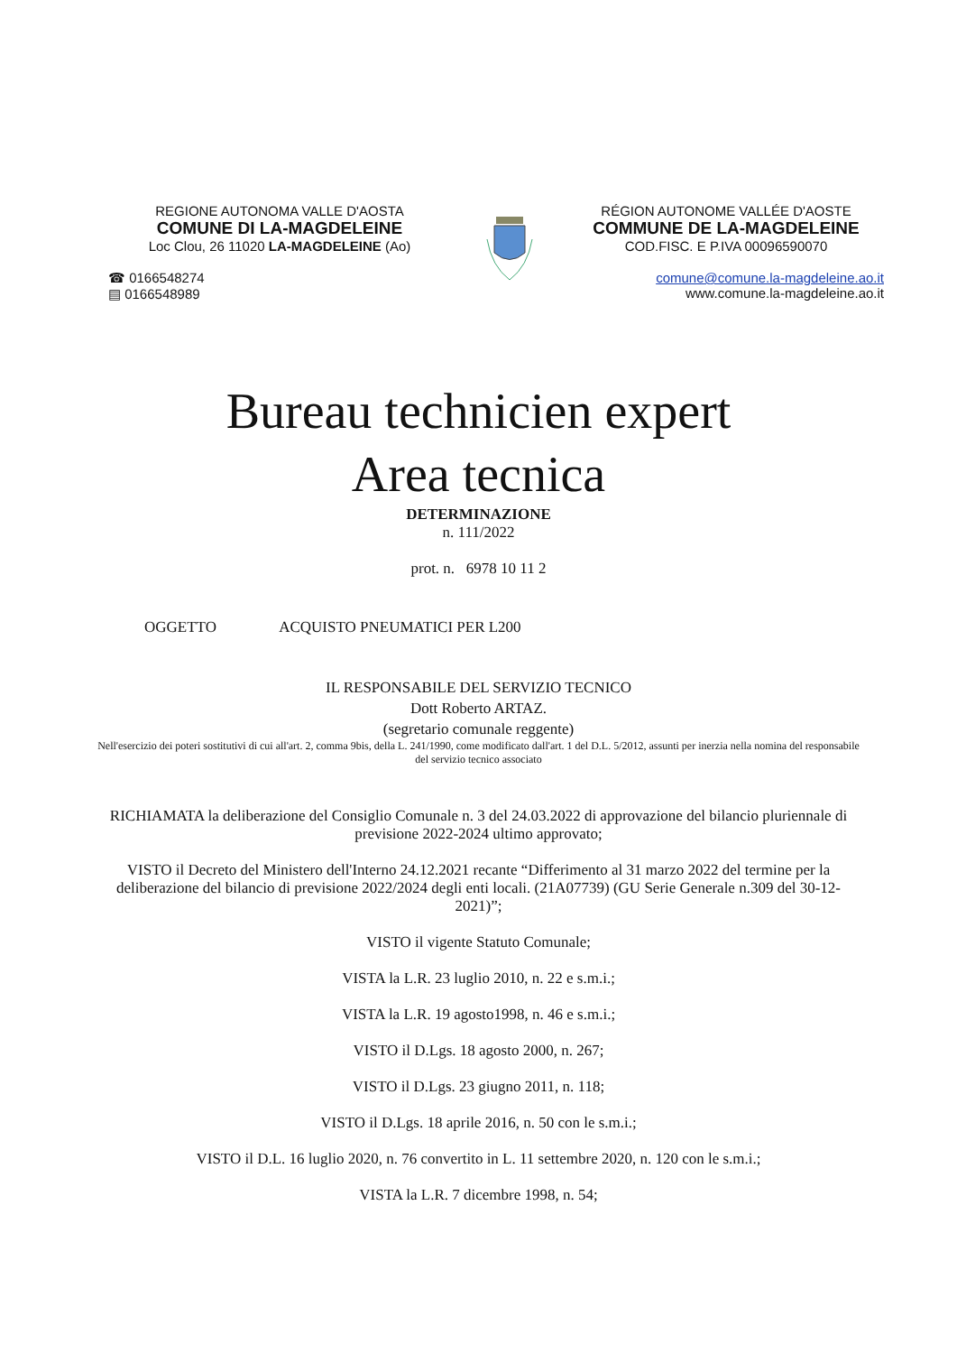REGIONE AUTONOMA VALLE D'AOSTA
COMUNE DI LA-MAGDELEINE
Loc Clou, 26 11020 LA-MAGDELEINE (Ao)
☎ 0166548274
▤ 0166548989
RÉGION AUTONOME VALLÉE D'AOSTE
COMMUNE DE LA-MAGDELEINE
COD.FISC. E P.IVA 00096590070
comune@comune.la-magdeleine.ao.it
www.comune.la-magdeleine.ao.it
Bureau technicien expert
Area tecnica
DETERMINAZIONE
n. 111/2022
prot. n. 6978 10 11 2
OGGETTO ACQUISTO PNEUMATICI PER L200
IL RESPONSABILE DEL SERVIZIO TECNICO
Dott Roberto ARTAZ.
(segretario comunale reggente)
Nell'esercizio dei poteri sostitutivi di cui all'art. 2, comma 9bis, della L. 241/1990, come modificato dall'art. 1 del D.L. 5/2012, assunti per inerzia nella nomina del responsabile del servizio tecnico associato
RICHIAMATA la deliberazione del Consiglio Comunale n. 3 del 24.03.2022 di approvazione del bilancio pluriennale di previsione 2022-2024 ultimo approvato;
VISTO il Decreto del Ministero dell'Interno 24.12.2021 recante “Differimento al 31 marzo 2022 del termine per la deliberazione del bilancio di previsione 2022/2024 degli enti locali. (21A07739) (GU Serie Generale n.309 del 30-12-2021)”;
VISTO il vigente Statuto Comunale;
VISTA la L.R. 23 luglio 2010, n. 22 e s.m.i.;
VISTA la L.R. 19 agosto1998, n. 46 e s.m.i.;
VISTO il D.Lgs. 18 agosto 2000, n. 267;
VISTO il D.Lgs. 23 giugno 2011, n. 118;
VISTO il D.Lgs. 18 aprile 2016, n. 50 con le s.m.i.;
VISTO il D.L. 16 luglio 2020, n. 76 convertito in L. 11 settembre 2020, n. 120 con le s.m.i.;
VISTA la L.R. 7 dicembre 1998, n. 54;